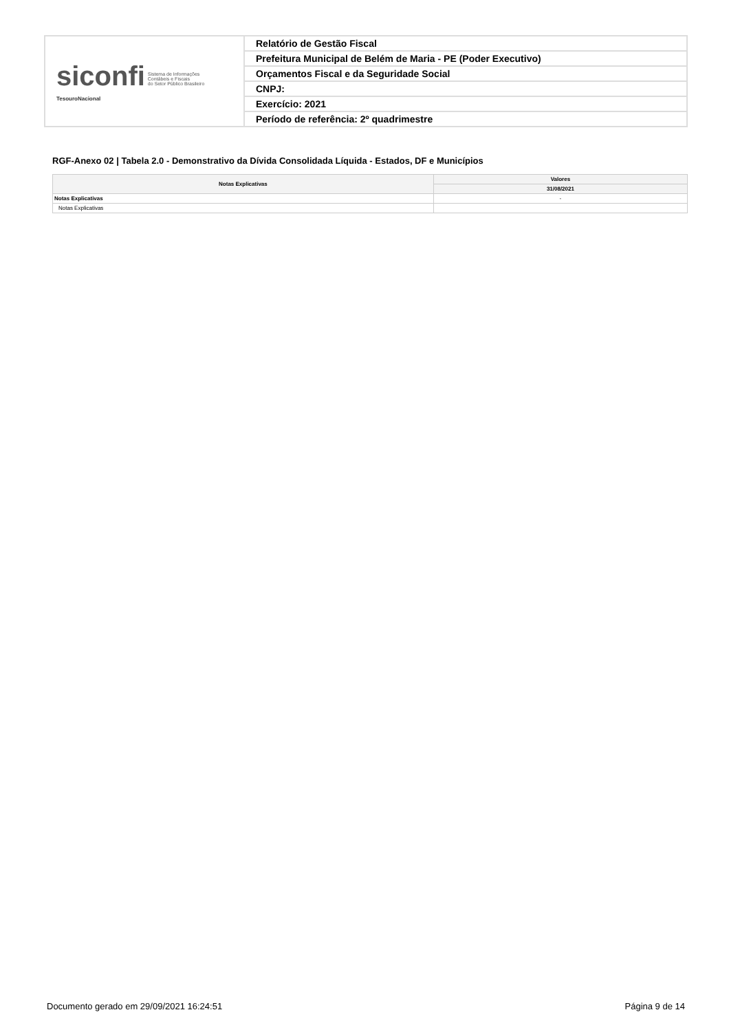| siconfi Sistema de Informações Contábeis e Fiscais do Setor Público Brasileiro TesouroNacional | Relatório de Gestão Fiscal |
| | Prefeitura Municipal de Belém de Maria - PE (Poder Executivo) |
| | Orçamentos Fiscal e da Seguridade Social |
| | CNPJ: |
| | Exercício: 2021 |
| | Período de referência: 2º quadrimestre |
RGF-Anexo 02 | Tabela 2.0 - Demonstrativo da Dívida Consolidada Líquida - Estados, DF e Municípios
| Notas Explicativas | Valores |
| --- | --- |
| | 31/08/2021 |
| Notas Explicativas | - |
| Notas Explicativas | |
Documento gerado em 29/09/2021 16:24:51 Página 9 de 14